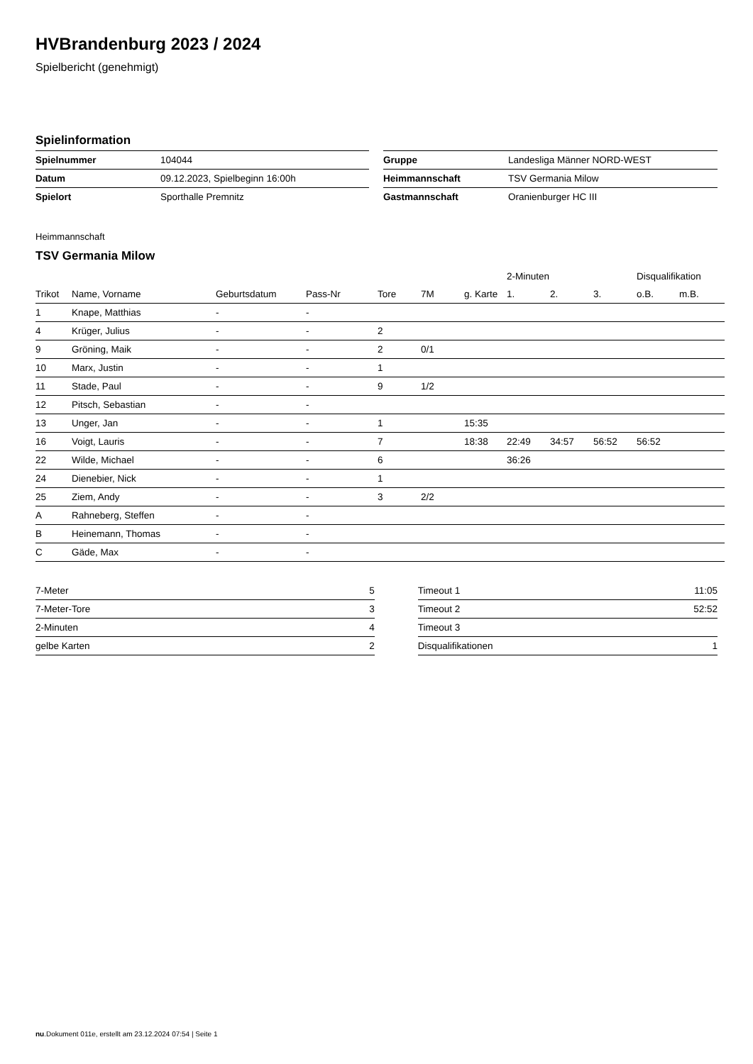HVBrandenburg 2023 / 2024
Spielbericht (genehmigt)
Spielinformation
| Spielnummer | 104044 |
| Datum | 09.12.2023, Spielbeginn 16:00h |
| Spielort | Sporthalle Premnitz |
| Gruppe | Landesliga Männer NORD-WEST |
| Heimmannschaft | TSV Germania Milow |
| Gastmannschaft | Oranienburger HC III |
Heimmannschaft
TSV Germania Milow
| | | | | | | | 2-Minuten | | | Disqualifikation | |
| --- | --- | --- | --- | --- | --- | --- | --- | --- | --- | --- | --- |
| Trikot | Name, Vorname | Geburtsdatum | Pass-Nr | Tore | 7M | g. Karte | 1. | 2. | 3. | o.B. | m.B. |
| 1 | Knape, Matthias | - | - | | | | | | | | |
| 4 | Krüger, Julius | - | - | 2 | | | | | | | |
| 9 | Gröning, Maik | - | - | 2 | 0/1 | | | | | | |
| 10 | Marx, Justin | - | - | 1 | | | | | | | |
| 11 | Stade, Paul | - | - | 9 | 1/2 | | | | | | |
| 12 | Pitsch, Sebastian | - | - | | | | | | | | |
| 13 | Unger, Jan | - | - | 1 | | 15:35 | | | | | |
| 16 | Voigt, Lauris | - | - | 7 | | 18:38 | 22:49 | 34:57 | 56:52 | 56:52 | |
| 22 | Wilde, Michael | - | - | 6 | | | 36:26 | | | | |
| 24 | Dienebier, Nick | - | - | 1 | | | | | | | |
| 25 | Ziem, Andy | - | - | 3 | 2/2 | | | | | | |
| A | Rahneberg, Steffen | - | - | | | | | | | | |
| B | Heinemann, Thomas | - | - | | | | | | | | |
| C | Gäde, Max | - | - | | | | | | | | |
| 7-Meter | 5 |
| 7-Meter-Tore | 3 |
| 2-Minuten | 4 |
| gelbe Karten | 2 |
| Timeout 1 | 11:05 |
| Timeout 2 | 52:52 |
| Timeout 3 | |
| Disqualifikationen | 1 |
nu.Dokument 011e, erstellt am 23.12.2024 07:54 | Seite 1